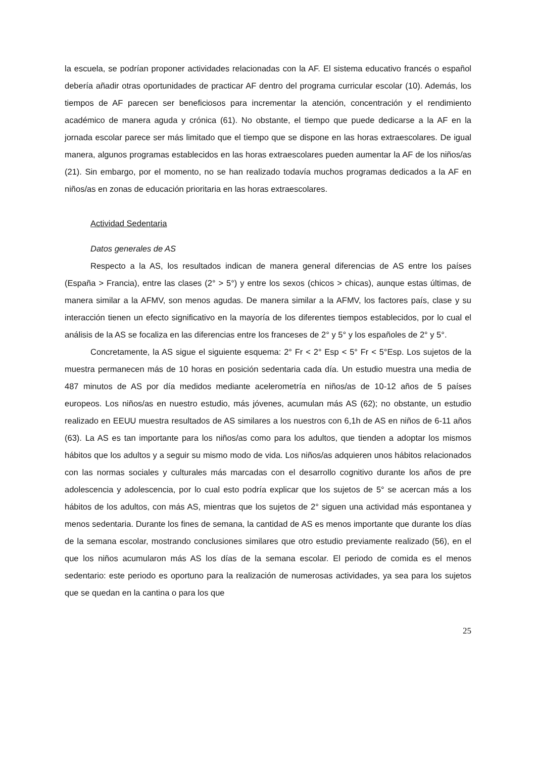la escuela, se podrían proponer actividades relacionadas con la AF. El sistema educativo francés o español debería añadir otras oportunidades de practicar AF dentro del programa curricular escolar (10). Además, los tiempos de AF parecen ser beneficiosos para incrementar la atención, concentración y el rendimiento académico de manera aguda y crónica (61). No obstante, el tiempo que puede dedicarse a la AF en la jornada escolar parece ser más limitado que el tiempo que se dispone en las horas extraescolares. De igual manera, algunos programas establecidos en las horas extraescolares pueden aumentar la AF de los niños/as (21). Sin embargo, por el momento, no se han realizado todavía muchos programas dedicados a la AF en niños/as en zonas de educación prioritaria en las horas extraescolares.
Actividad Sedentaria
Datos generales de AS
Respecto a la AS, los resultados indican de manera general diferencias de AS entre los países (España > Francia), entre las clases (2° > 5°) y entre los sexos (chicos > chicas), aunque estas últimas, de manera similar a la AFMV, son menos agudas. De manera similar a la AFMV, los factores país, clase y su interacción tienen un efecto significativo en la mayoría de los diferentes tiempos establecidos, por lo cual el análisis de la AS se focaliza en las diferencias entre los franceses de 2° y 5° y los españoles de 2° y 5°.
Concretamente, la AS sigue el siguiente esquema: 2° Fr < 2° Esp < 5° Fr < 5°Esp. Los sujetos de la muestra permanecen más de 10 horas en posición sedentaria cada día. Un estudio muestra una media de 487 minutos de AS por día medidos mediante acelerometría en niños/as de 10-12 años de 5 países europeos. Los niños/as en nuestro estudio, más jóvenes, acumulan más AS (62); no obstante, un estudio realizado en EEUU muestra resultados de AS similares a los nuestros con 6,1h de AS en niños de 6-11 años (63). La AS es tan importante para los niños/as como para los adultos, que tienden a adoptar los mismos hábitos que los adultos y a seguir su mismo modo de vida. Los niños/as adquieren unos hábitos relacionados con las normas sociales y culturales más marcadas con el desarrollo cognitivo durante los años de pre adolescencia y adolescencia, por lo cual esto podría explicar que los sujetos de 5° se acercan más a los hábitos de los adultos, con más AS, mientras que los sujetos de 2° siguen una actividad más espontanea y menos sedentaria. Durante los fines de semana, la cantidad de AS es menos importante que durante los días de la semana escolar, mostrando conclusiones similares que otro estudio previamente realizado (56), en el que los niños acumularon más AS los días de la semana escolar. El periodo de comida es el menos sedentario: este periodo es oportuno para la realización de numerosas actividades, ya sea para los sujetos que se quedan en la cantina o para los que
25